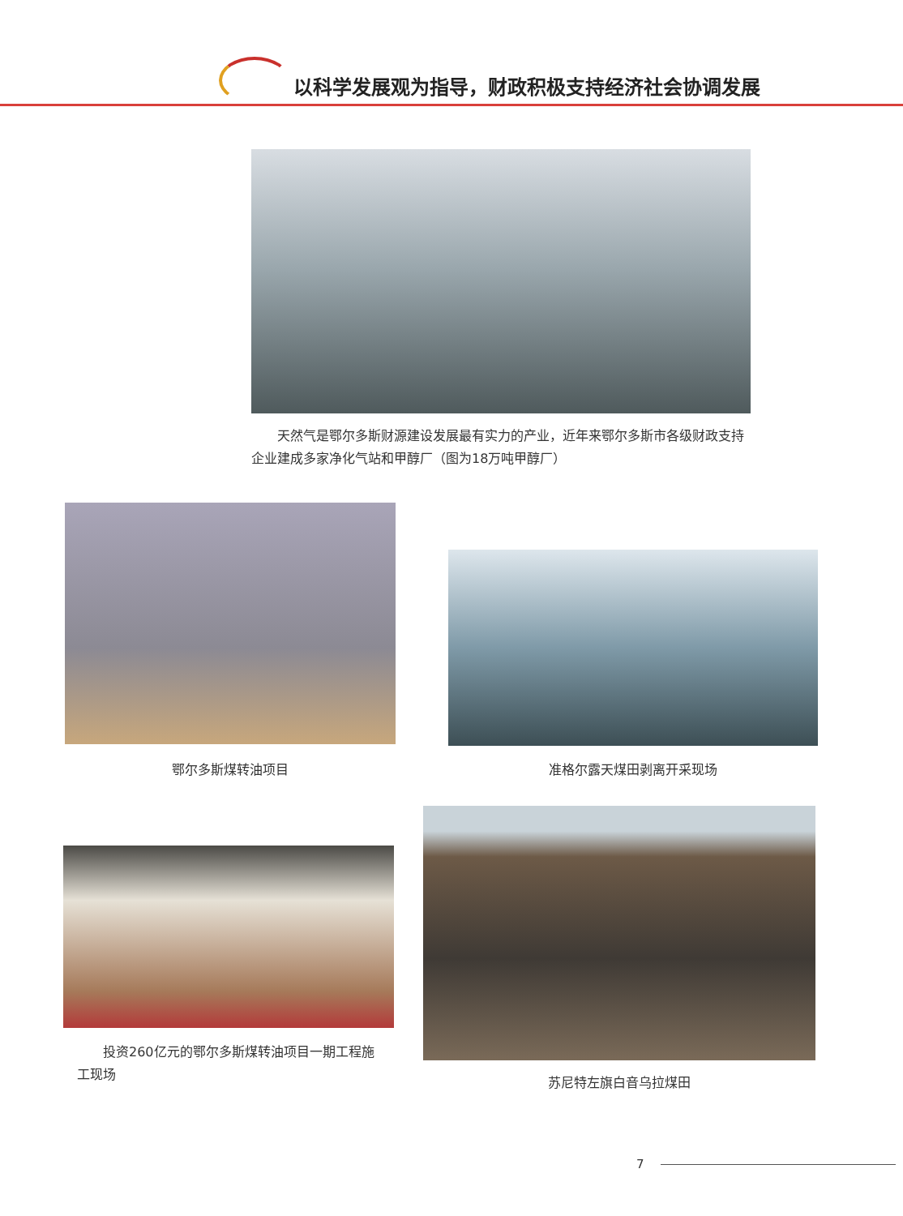以科学发展观为指导，财政积极支持经济社会协调发展
　　天然气是鄂尔多斯财源建设发展最有实力的产业，近年来鄂尔多斯市各级财政支持企业建成多家净化气站和甲醇厂（图为18万吨甲醇厂）
鄂尔多斯煤转油项目 准格尔露天煤田剥离开采现场
　　投资260亿元的鄂尔多斯煤转油项目一期工程施工现场
苏尼特左旗白音乌拉煤田
7